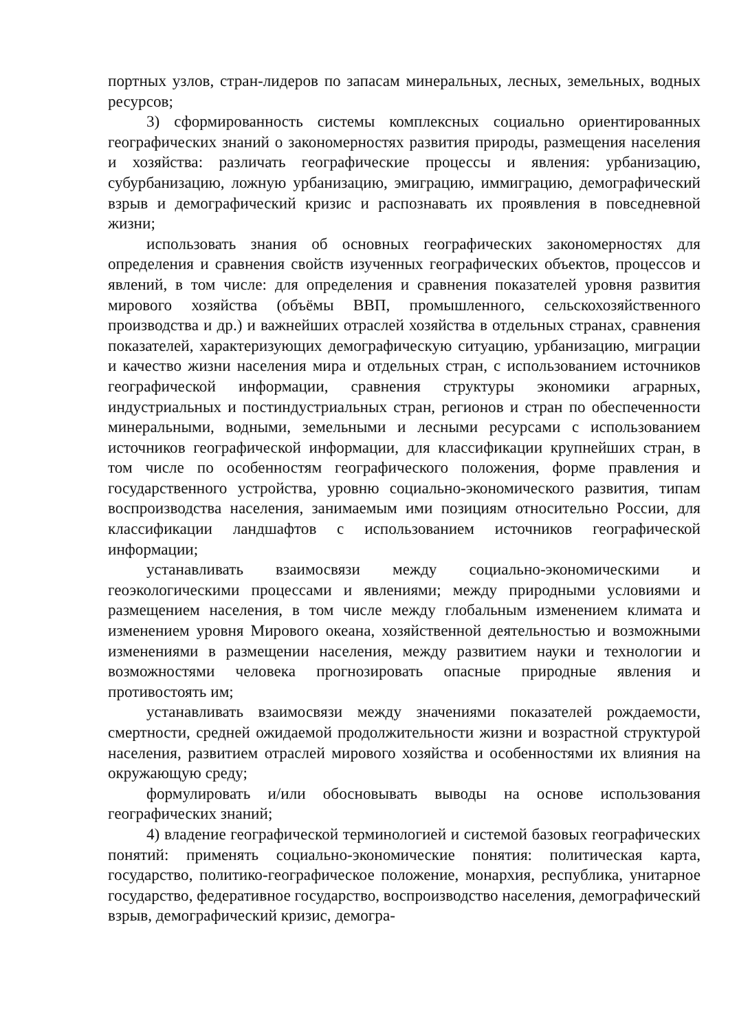портных узлов, стран-лидеров по запасам минеральных, лесных, земельных, водных ресурсов;
3) сформированность системы комплексных социально ориентированных географических знаний о закономерностях развития природы, размещения населения и хозяйства: различать географические процессы и явления: урбанизацию, субурбанизацию, ложную урбанизацию, эмиграцию, иммиграцию, демографический взрыв и демографический кризис и распознавать их проявления в повседневной жизни;
использовать знания об основных географических закономерностях для определения и сравнения свойств изученных географических объектов, процессов и явлений, в том числе: для определения и сравнения показателей уровня развития мирового хозяйства (объёмы ВВП, промышленного, сельскохозяйственного производства и др.) и важнейших отраслей хозяйства в отдельных странах, сравнения показателей, характеризующих демографическую ситуацию, урбанизацию, миграции и качество жизни населения мира и отдельных стран, с использованием источников географической информации, сравнения структуры экономики аграрных, индустриальных и постиндустриальных стран, регионов и стран по обеспеченности минеральными, водными, земельными и лесными ресурсами с использованием источников географической информации, для классификации крупнейших стран, в том числе по особенностям географического положения, форме правления и государственного устройства, уровню социально-экономического развития, типам воспроизводства населения, занимаемым ими позициям относительно России, для классификации ландшафтов с использованием источников географической информации;
устанавливать взаимосвязи между социально-экономическими и геоэкологическими процессами и явлениями; между природными условиями и размещением населения, в том числе между глобальным изменением климата и изменением уровня Мирового океана, хозяйственной деятельностью и возможными изменениями в размещении населения, между развитием науки и технологии и возможностями человека прогнозировать опасные природные явления и противостоять им;
устанавливать взаимосвязи между значениями показателей рождаемости, смертности, средней ожидаемой продолжительности жизни и возрастной структурой населения, развитием отраслей мирового хозяйства и особенностями их влияния на окружающую среду;
формулировать и/или обосновывать выводы на основе использования географических знаний;
4) владение географической терминологией и системой базовых географических понятий: применять социально-экономические понятия: политическая карта, государство, политико-географическое положение, монархия, республика, унитарное государство, федеративное государство, воспроизводство населения, демографический взрыв, демографический кризис, демогра-